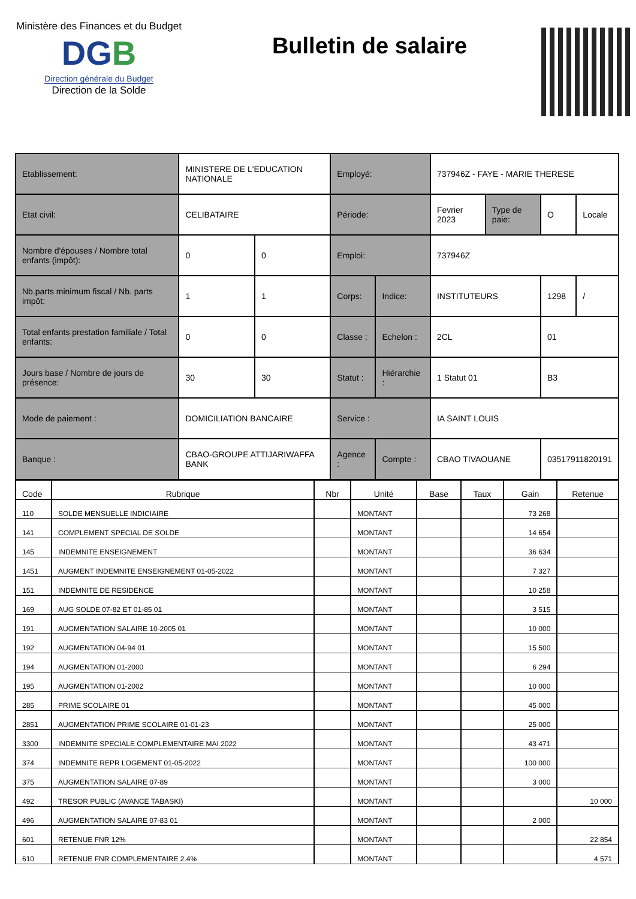Ministère des Finances et du Budget
DGB
Direction générale du Budget
Direction de la Solde
Bulletin de salaire
| Etablissement: | MINISTERE DE L'EDUCATION NATIONALE | | Employé: | | 737946Z - FAYE - MARIE THERESE | | | |
| Etat civil: | CELIBATAIRE | | Période: | | Fevrier 2023 | Type de paie: | O | Locale |
| Nombre d'épouses / Nombre total enfants (impôt): | 0 | 0 | Emploi: | | 737946Z | | | |
| Nb.parts minimum fiscal / Nb. parts impôt: | 1 | 1 | Corps: | Indice: | INSTITUTEURS | | 1298 | / |
| Total enfants prestation familiale / Total enfants: | 0 | 0 | Classe : | Echelon : | 2CL | | 01 | |
| Jours base / Nombre de jours de présence: | 30 | 30 | Statut : | Hiérarchie : | 1 Statut 01 | | B3 | |
| Mode de paiement : | DOMICILIATION BANCAIRE | | Service : | | IA SAINT LOUIS | | | |
| Banque : | CBAO-GROUPE ATTIJARIWAFFA BANK | | Agence : | Compte : | CBAO TIVAOUANE | | 03517911820191 | |
| Code | Rubrique | Nbr | Unité | Base | Taux | Gain | Retenue |
| --- | --- | --- | --- | --- | --- | --- | --- |
| 110 | SOLDE MENSUELLE INDICIAIRE | | MONTANT | | | 73 268 | |
| 141 | COMPLEMENT SPECIAL DE SOLDE | | MONTANT | | | 14 654 | |
| 145 | INDEMNITE ENSEIGNEMENT | | MONTANT | | | 36 634 | |
| 1451 | AUGMENT INDEMNITE ENSEIGNEMENT 01-05-2022 | | MONTANT | | | 7 327 | |
| 151 | INDEMNITE DE RESIDENCE | | MONTANT | | | 10 258 | |
| 169 | AUG SOLDE 07-82 ET 01-85 01 | | MONTANT | | | 3 515 | |
| 191 | AUGMENTATION SALAIRE 10-2005 01 | | MONTANT | | | 10 000 | |
| 192 | AUGMENTATION 04-94 01 | | MONTANT | | | 15 500 | |
| 194 | AUGMENTATION 01-2000 | | MONTANT | | | 6 294 | |
| 195 | AUGMENTATION 01-2002 | | MONTANT | | | 10 000 | |
| 285 | PRIME SCOLAIRE 01 | | MONTANT | | | 45 000 | |
| 2851 | AUGMENTATION PRIME SCOLAIRE 01-01-23 | | MONTANT | | | 25 000 | |
| 3300 | INDEMNITE SPECIALE COMPLEMENTAIRE MAI 2022 | | MONTANT | | | 43 471 | |
| 374 | INDEMNITE REPR LOGEMENT 01-05-2022 | | MONTANT | | | 100 000 | |
| 375 | AUGMENTATION SALAIRE 07-89 | | MONTANT | | | 3 000 | |
| 492 | TRESOR PUBLIC (AVANCE TABASKI) | | MONTANT | | | | 10 000 |
| 496 | AUGMENTATION SALAIRE 07-83 01 | | MONTANT | | | 2 000 | |
| 601 | RETENUE FNR 12% | | MONTANT | | | | 22 854 |
| 610 | RETENUE FNR COMPLEMENTAIRE 2.4% | | MONTANT | | | | 4 571 |